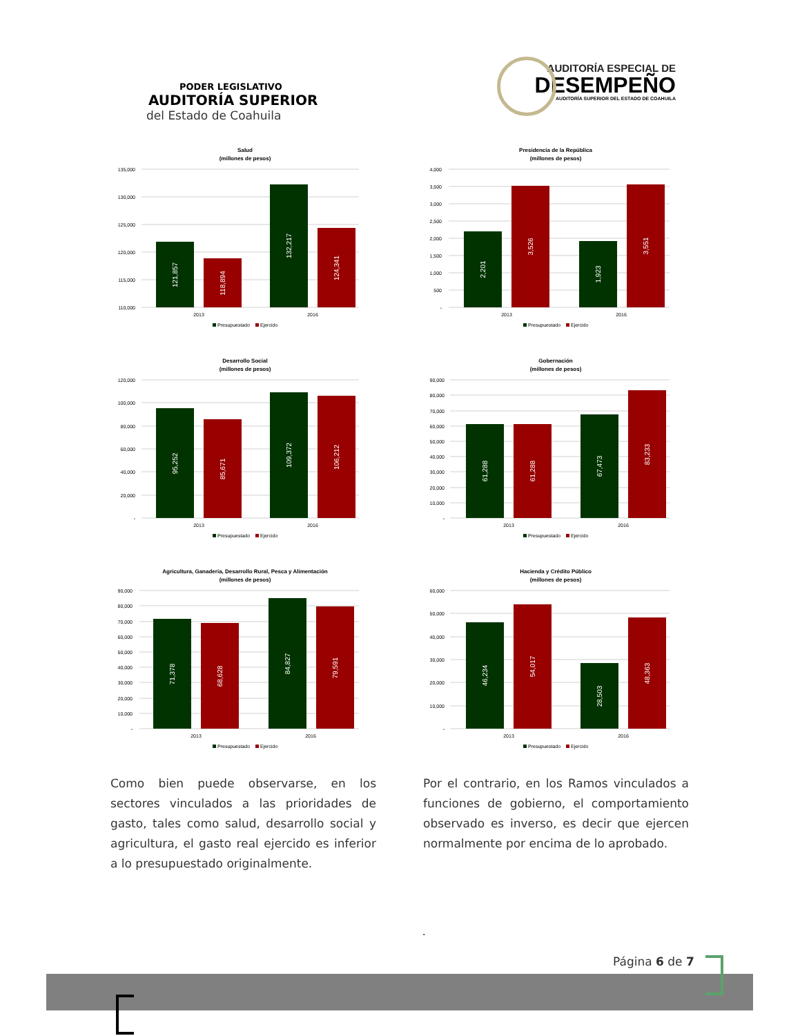PODER LEGISLATIVO
AUDITORÍA SUPERIOR
del Estado de Coahuila
AUDITORÍA ESPECIAL DE
DESEMPEÑO
AUDITORÍA SUPERIOR DEL ESTADO DE COAHUILA
Salud
(millones de pesos)
135,000
130,000
125,000
120,000
115,000
110,000
121,857
118,894
132,217
124,341
2013
2016
Presupuestado
Ejercido
Presidencia de la República
(millones de pesos)
4,000
3,500
3,000
2,500
2,000
1,500
1,000
500
-
2,201
3,526
1,923
3,551
2013
2016
Presupuestado
Ejercido
Desarrollo Social
(millones de pesos)
120,000
100,000
80,000
60,000
40,000
20,000
-
95,252
85,671
109,372
106,212
2013
2016
Presupuestado
Ejercido
Gobernación
(millones de pesos)
90,000
80,000
70,000
60,000
50,000
40,000
30,000
20,000
10,000
-
61,288
61,288
67,473
83,233
2013
2016
Presupuestado
Ejercido
Agricultura, Ganaderia, Desarrollo Rural, Pesca y Alimentación
(millones de pesos)
90,000
80,000
70,000
60,000
50,000
40,000
30,000
20,000
10,000
-
71,378
68,628
84,827
79,591
2013
2016
Presupuestado
Ejercido
Hacienda y Crédito Público
(millones de pesos)
60,000
50,000
40,000
30,000
20,000
10,000
-
46,234
54,017
28,503
48,363
2013
2016
Presupuestado
Ejercido
Como bien puede observarse, en los sectores vinculados a las prioridades de gasto, tales como salud, desarrollo social y agricultura, el gasto real ejercido es inferior a lo presupuestado originalmente.
Por el contrario, en los Ramos vinculados a funciones de gobierno, el comportamiento observado es inverso, es decir que ejercen normalmente por encima de lo aprobado.
.
Página 6 de 7